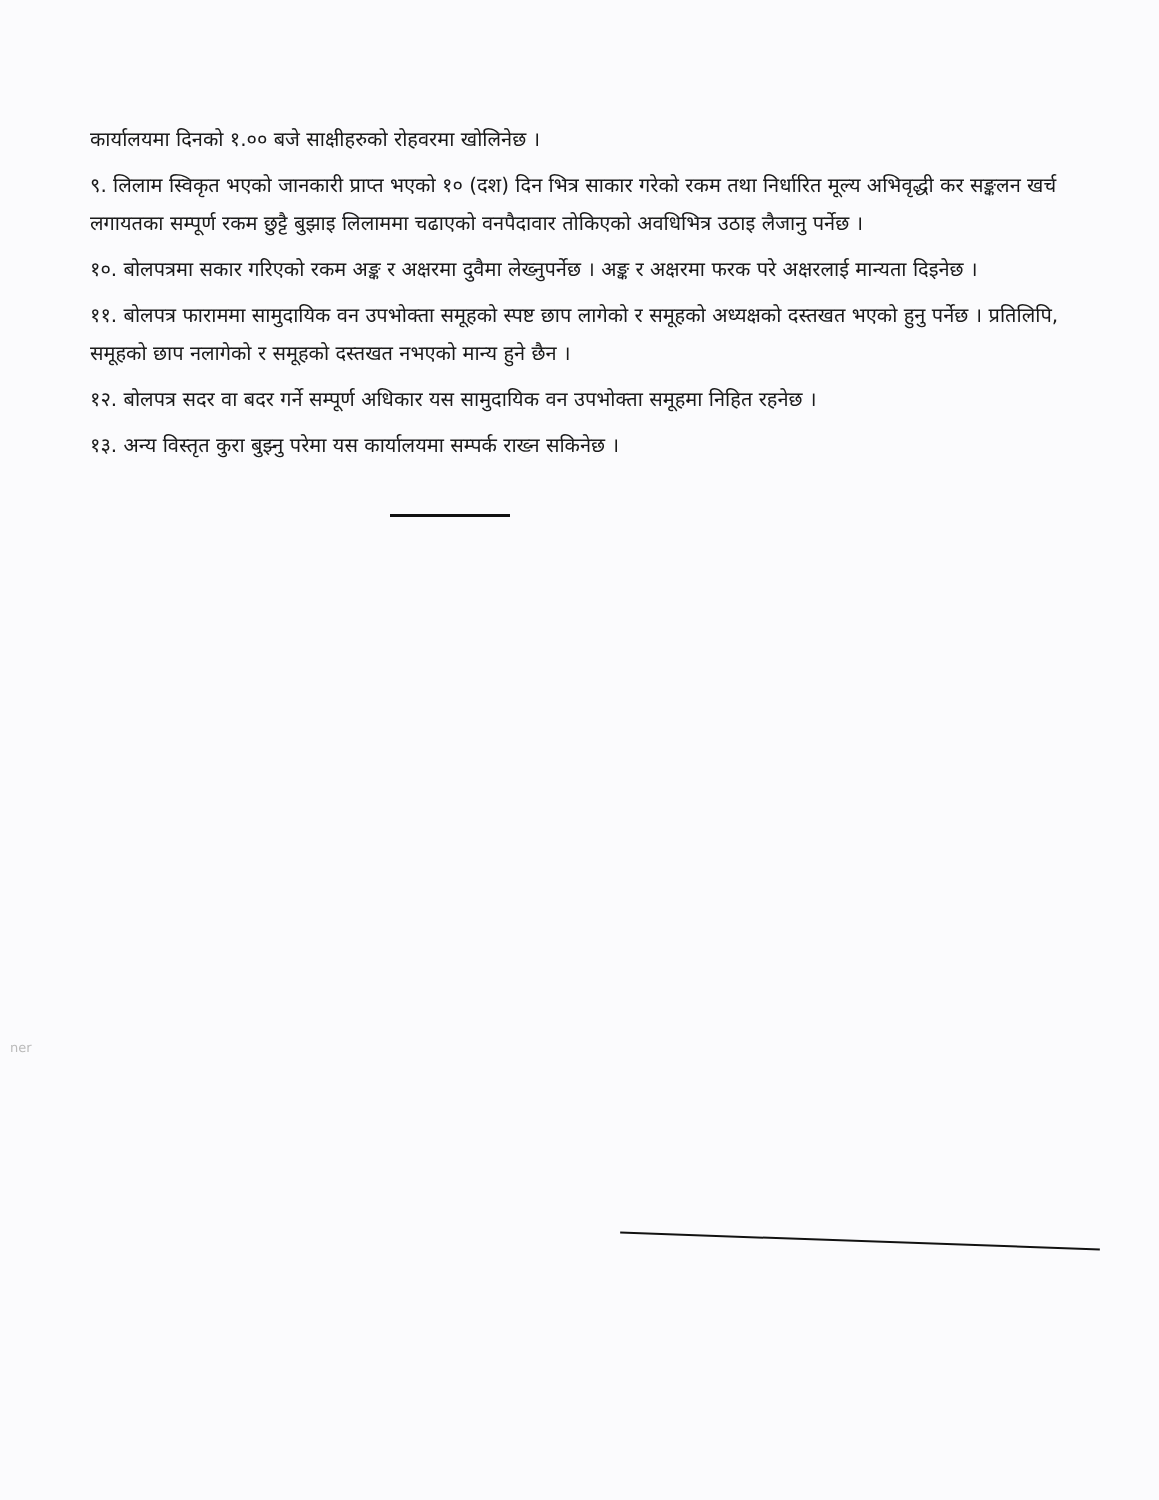कार्यालयमा दिनको १.०० बजे साक्षीहरुको रोहवरमा खोलिनेछ ।
९. लिलाम स्विकृत भएको जानकारी प्राप्त भएको १० (दश) दिन भित्र साकार गरेको रकम तथा निर्धारित मूल्य अभिवृद्धी कर सङ्कलन खर्च लगायतका सम्पूर्ण रकम छुट्टै बुझाइ लिलाममा चढाएको वनपैदावार तोकिएको अवधिभित्र उठाइ लैजानु पर्नेछ ।
१०. बोलपत्रमा सकार गरिएको रकम अङ्क र अक्षरमा दुवैमा लेख्नुपर्नेछ । अङ्क र अक्षरमा फरक परे अक्षरलाई मान्यता दिइनेछ ।
११. बोलपत्र फाराममा सामुदायिक वन उपभोक्ता समूहको स्पष्ट छाप लागेको र समूहको अध्यक्षको दस्तखत भएको हुनु पर्नेछ । प्रतिलिपि, समूहको छाप नलागेको र समूहको दस्तखत नभएको मान्य हुने छैन ।
१२. बोलपत्र सदर वा बदर गर्ने सम्पूर्ण अधिकार यस सामुदायिक वन उपभोक्ता समूहमा निहित रहनेछ ।
१३. अन्य विस्तृत कुरा बुझ्नु परेमा यस कार्यालयमा सम्पर्क राख्न सकिनेछ ।
ner